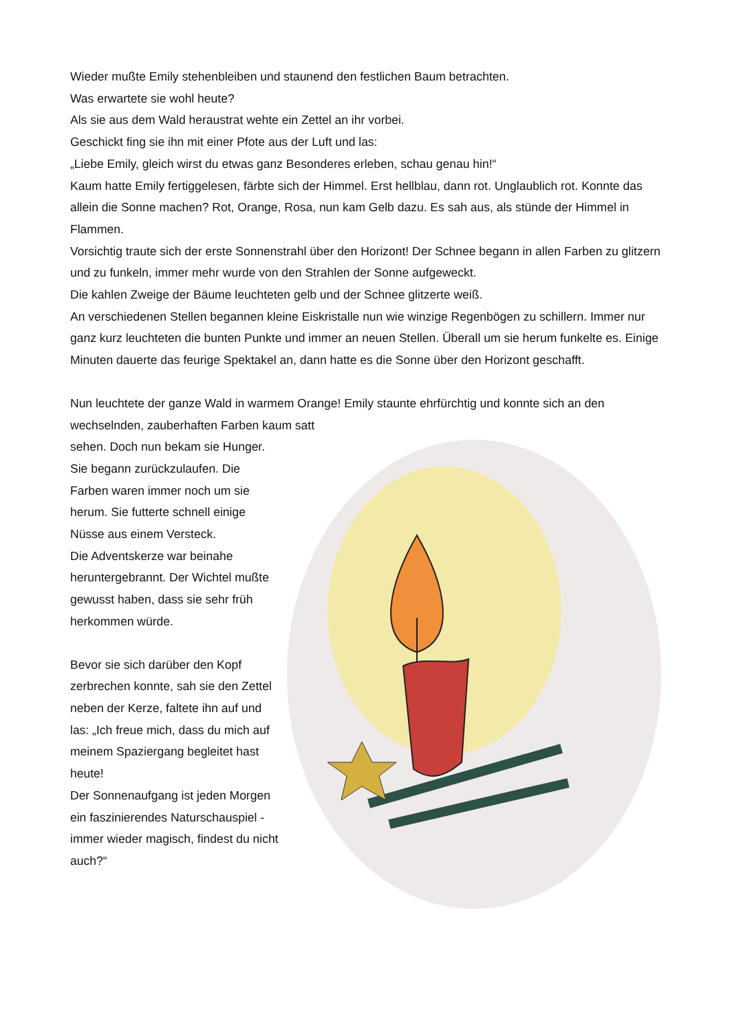Wieder mußte Emily stehenbleiben und staunend den festlichen Baum betrachten.
Was erwartete sie wohl heute?
Als sie aus dem Wald heraustrat wehte ein Zettel an ihr vorbei.
Geschickt fing sie ihn mit einer Pfote aus der Luft und las:
„Liebe Emily, gleich wirst du etwas ganz Besonderes erleben, schau genau hin!“
Kaum hatte Emily fertiggelesen, färbte sich der Himmel. Erst hellblau, dann rot. Unglaublich rot. Konnte das allein die Sonne machen? Rot, Orange, Rosa, nun kam Gelb dazu. Es sah aus, als stünde der Himmel in Flammen.
Vorsichtig traute sich der erste Sonnenstrahl über den Horizont! Der Schnee begann in allen Farben zu glitzern und zu funkeln, immer mehr wurde von den Strahlen der Sonne aufgeweckt.
Die kahlen Zweige der Bäume leuchteten gelb und der Schnee glitzerte weiß.
An verschiedenen Stellen begannen kleine Eiskristalle nun wie winzige Regenbögen zu schillern. Immer nur ganz kurz leuchteten die bunten Punkte und immer an neuen Stellen. Überall um sie herum funkelte es. Einige Minuten dauerte das feurige Spektakel an, dann hatte es die Sonne über den Horizont geschafft.
Nun leuchtete der ganze Wald in warmem Orange! Emily staunte ehrfürchtig und konnte sich an den wechselnden, zauberhaften Farben kaum satt
sehen. Doch nun bekam sie Hunger. Sie begann zurückzulaufen. Die Farben waren immer noch um sie herum. Sie futterte schnell einige Nüsse aus einem Versteck.
Die Adventskerze war beinahe heruntergebrannt. Der Wichtel mußte gewusst haben, dass sie sehr früh herkommen würde.
Bevor sie sich darüber den Kopf zerbrechen konnte, sah sie den Zettel neben der Kerze, faltete ihn auf und las: „Ich freue mich, dass du mich auf meinem Spaziergang begleitet hast heute!
Der Sonnenaufgang ist jeden Morgen ein faszinierendes Naturschauspiel - immer wieder magisch, findest du nicht auch?“